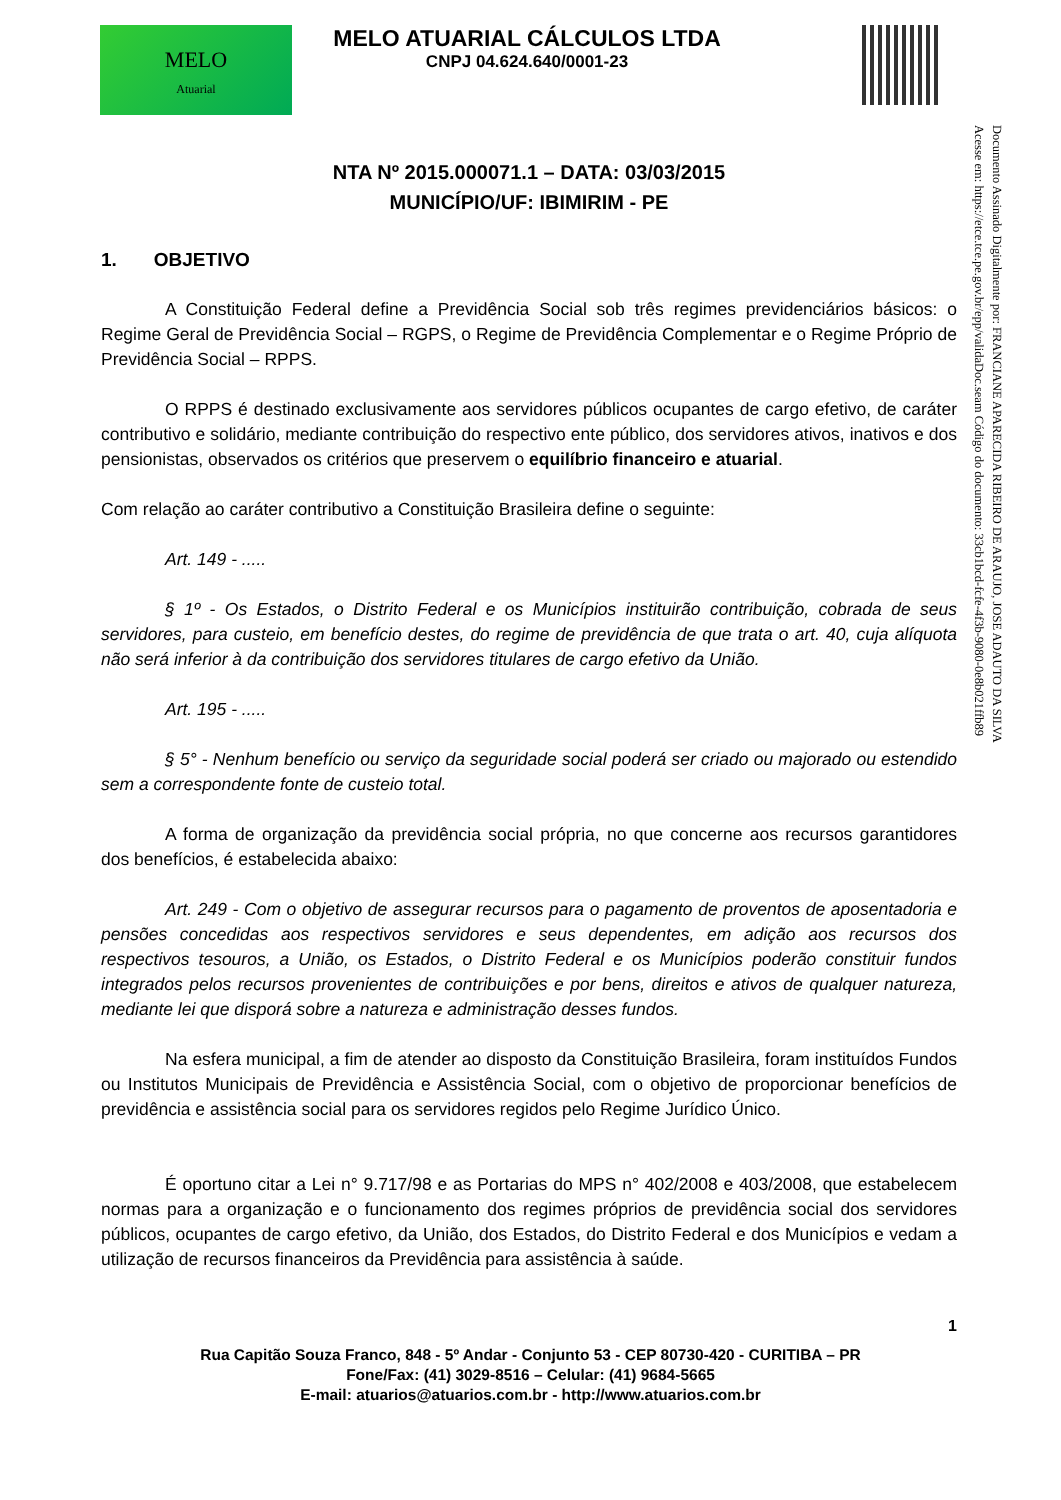MELO
Atuarial
MELO ATUARIAL CÁLCULOS LTDA
CNPJ 04.624.640/0001-23
Documento Assinado Digitalmente por: FRANCIANE APARECIDA RIBEIRO DE ARAUJO, JOSE ADAUTO DA SILVA
Acesse em: https://etce.tce.pe.gov.br/epp/validaDoc.seam Código do documento: 33cb1bcd-fcfe-4f3b-9080-0e8b021ffb89
NTA Nº 2015.000071.1 – DATA: 03/03/2015
MUNICÍPIO/UF: IBIMIRIM - PE
1. OBJETIVO
A Constituição Federal define a Previdência Social sob três regimes previdenciários básicos: o Regime Geral de Previdência Social – RGPS, o Regime de Previdência Complementar e o Regime Próprio de Previdência Social – RPPS.
O RPPS é destinado exclusivamente aos servidores públicos ocupantes de cargo efetivo, de caráter contributivo e solidário, mediante contribuição do respectivo ente público, dos servidores ativos, inativos e dos pensionistas, observados os critérios que preservem o equilíbrio financeiro e atuarial.
Com relação ao caráter contributivo a Constituição Brasileira define o seguinte:
Art. 149 - .....
§ 1º - Os Estados, o Distrito Federal e os Municípios instituirão contribuição, cobrada de seus servidores, para custeio, em benefício destes, do regime de previdência de que trata o art. 40, cuja alíquota não será inferior à da contribuição dos servidores titulares de cargo efetivo da União.
Art. 195 - .....
§ 5° - Nenhum benefício ou serviço da seguridade social poderá ser criado ou majorado ou estendido sem a correspondente fonte de custeio total.
A forma de organização da previdência social própria, no que concerne aos recursos garantidores dos benefícios, é estabelecida abaixo:
Art. 249 - Com o objetivo de assegurar recursos para o pagamento de proventos de aposentadoria e pensões concedidas aos respectivos servidores e seus dependentes, em adição aos recursos dos respectivos tesouros, a União, os Estados, o Distrito Federal e os Municípios poderão constituir fundos integrados pelos recursos provenientes de contribuições e por bens, direitos e ativos de qualquer natureza, mediante lei que disporá sobre a natureza e administração desses fundos.
Na esfera municipal, a fim de atender ao disposto da Constituição Brasileira, foram instituídos Fundos ou Institutos Municipais de Previdência e Assistência Social, com o objetivo de proporcionar benefícios de previdência e assistência social para os servidores regidos pelo Regime Jurídico Único.
É oportuno citar a Lei n° 9.717/98 e as Portarias do MPS n° 402/2008 e 403/2008, que estabelecem normas para a organização e o funcionamento dos regimes próprios de previdência social dos servidores públicos, ocupantes de cargo efetivo, da União, dos Estados, do Distrito Federal e dos Municípios e vedam a utilização de recursos financeiros da Previdência para assistência à saúde.
1
Rua Capitão Souza Franco, 848 - 5º Andar - Conjunto 53 - CEP 80730-420 - CURITIBA – PR
Fone/Fax: (41) 3029-8516 – Celular: (41) 9684-5665
E-mail: atuarios@atuarios.com.br - http://www.atuarios.com.br